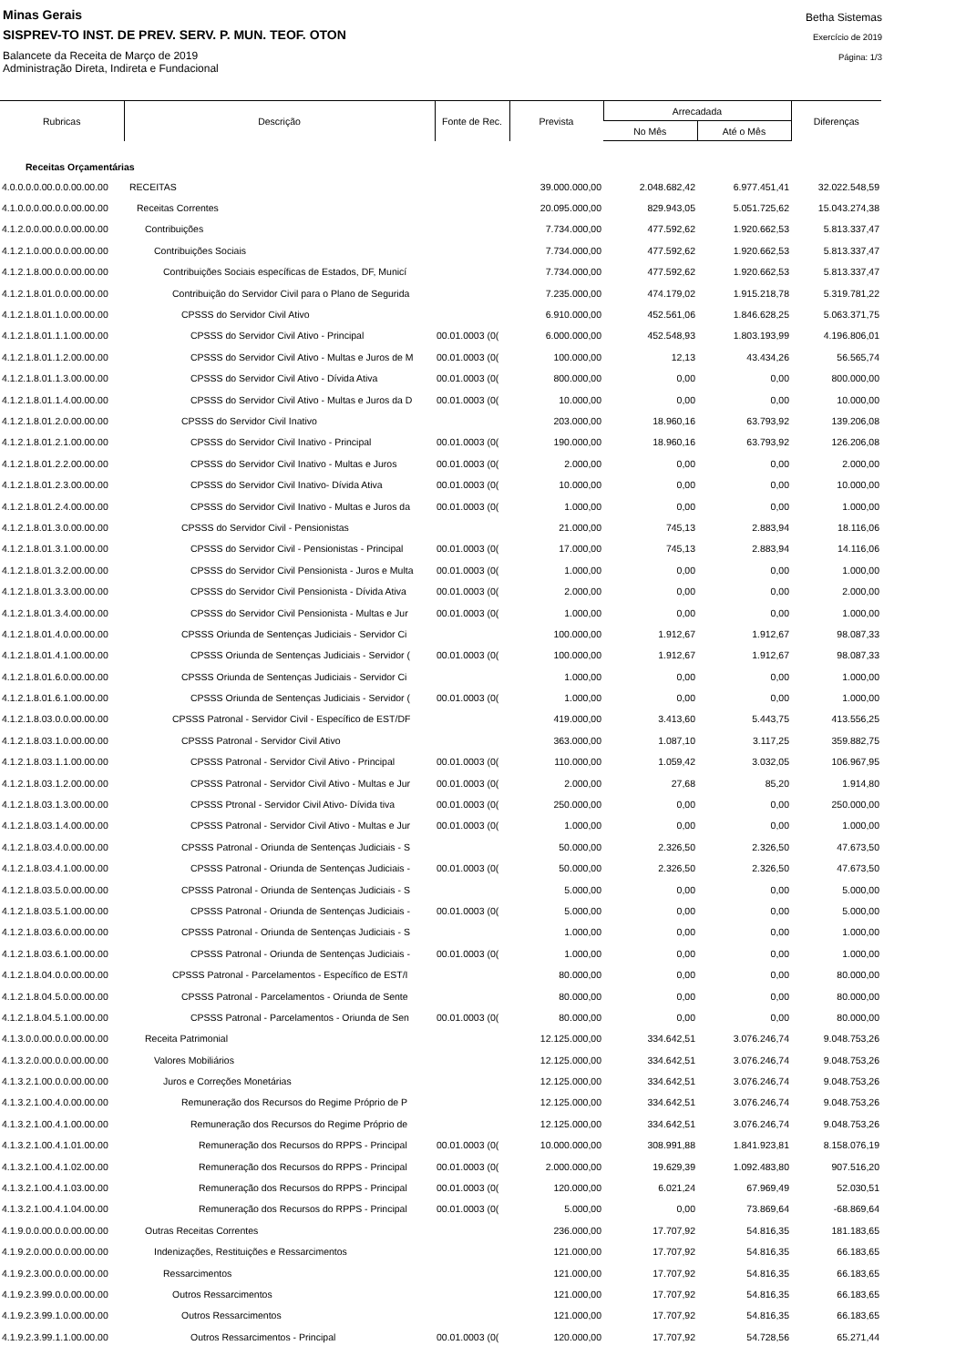Minas Gerais
SISPREV-TO INST. DE PREV. SERV. P. MUN. TEOF. OTON
Balancete da Receita de Março de 2019
Administração Direta, Indireta e Fundacional
Betha Sistemas
Exercício de 2019
Página: 1/3
| Rubricas | Descrição | Fonte de Rec. | Prevista | Arrecadada | | Diferenças |
| --- | --- | --- | --- | --- | --- | --- |
| | | | | No Mês | Até o Mês | |
| Receitas Orçamentárias | | | | | | |
| 4.0.0.0.0.00.0.0.00.00.00 | RECEITAS | | 39.000.000,00 | 2.048.682,42 | 6.977.451,41 | 32.022.548,59 |
| 4.1.0.0.0.00.0.0.00.00.00 | Receitas Correntes | | 20.095.000,00 | 829.943,05 | 5.051.725,62 | 15.043.274,38 |
| 4.1.2.0.0.00.0.0.00.00.00 | Contribuições | | 7.734.000,00 | 477.592,62 | 1.920.662,53 | 5.813.337,47 |
| 4.1.2.1.0.00.0.0.00.00.00 | Contribuições Sociais | | 7.734.000,00 | 477.592,62 | 1.920.662,53 | 5.813.337,47 |
| 4.1.2.1.8.00.0.0.00.00.00 | Contribuições Sociais específicas de Estados, DF, Municí | | 7.734.000,00 | 477.592,62 | 1.920.662,53 | 5.813.337,47 |
| 4.1.2.1.8.01.0.0.00.00.00 | Contribuição do Servidor Civil para o Plano de Segurida | | 7.235.000,00 | 474.179,02 | 1.915.218,78 | 5.319.781,22 |
| 4.1.2.1.8.01.1.0.00.00.00 | CPSSS do Servidor Civil Ativo | | 6.910.000,00 | 452.561,06 | 1.846.628,25 | 5.063.371,75 |
| 4.1.2.1.8.01.1.1.00.00.00 | CPSSS do Servidor Civil Ativo - Principal | 00.01.0003 (0( | 6.000.000,00 | 452.548,93 | 1.803.193,99 | 4.196.806,01 |
| 4.1.2.1.8.01.1.2.00.00.00 | CPSSS do Servidor Civil Ativo - Multas e Juros de M | 00.01.0003 (0( | 100.000,00 | 12,13 | 43.434,26 | 56.565,74 |
| 4.1.2.1.8.01.1.3.00.00.00 | CPSSS do Servidor Civil Ativo - Dívida Ativa | 00.01.0003 (0( | 800.000,00 | 0,00 | 0,00 | 800.000,00 |
| 4.1.2.1.8.01.1.4.00.00.00 | CPSSS do Servidor Civil Ativo - Multas e Juros da D | 00.01.0003 (0( | 10.000,00 | 0,00 | 0,00 | 10.000,00 |
| 4.1.2.1.8.01.2.0.00.00.00 | CPSSS do Servidor Civil Inativo | | 203.000,00 | 18.960,16 | 63.793,92 | 139.206,08 |
| 4.1.2.1.8.01.2.1.00.00.00 | CPSSS do Servidor Civil Inativo - Principal | 00.01.0003 (0( | 190.000,00 | 18.960,16 | 63.793,92 | 126.206,08 |
| 4.1.2.1.8.01.2.2.00.00.00 | CPSSS do Servidor Civil Inativo - Multas e Juros | 00.01.0003 (0( | 2.000,00 | 0,00 | 0,00 | 2.000,00 |
| 4.1.2.1.8.01.2.3.00.00.00 | CPSSS do Servidor Civil Inativo- Dívida Ativa | 00.01.0003 (0( | 10.000,00 | 0,00 | 0,00 | 10.000,00 |
| 4.1.2.1.8.01.2.4.00.00.00 | CPSSS do Servidor Civil Inativo - Multas e Juros da | 00.01.0003 (0( | 1.000,00 | 0,00 | 0,00 | 1.000,00 |
| 4.1.2.1.8.01.3.0.00.00.00 | CPSSS do Servidor Civil - Pensionistas | | 21.000,00 | 745,13 | 2.883,94 | 18.116,06 |
| 4.1.2.1.8.01.3.1.00.00.00 | CPSSS do Servidor Civil - Pensionistas - Principal | 00.01.0003 (0( | 17.000,00 | 745,13 | 2.883,94 | 14.116,06 |
| 4.1.2.1.8.01.3.2.00.00.00 | CPSSS do Servidor Civil Pensionista - Juros e Multa | 00.01.0003 (0( | 1.000,00 | 0,00 | 0,00 | 1.000,00 |
| 4.1.2.1.8.01.3.3.00.00.00 | CPSSS do Servidor Civil Pensionista - Dívida Ativa | 00.01.0003 (0( | 2.000,00 | 0,00 | 0,00 | 2.000,00 |
| 4.1.2.1.8.01.3.4.00.00.00 | CPSSS do Servidor Civil Pensionista - Multas e Jur | 00.01.0003 (0( | 1.000,00 | 0,00 | 0,00 | 1.000,00 |
| 4.1.2.1.8.01.4.0.00.00.00 | CPSSS Oriunda de Sentenças Judiciais - Servidor Ci | | 100.000,00 | 1.912,67 | 1.912,67 | 98.087,33 |
| 4.1.2.1.8.01.4.1.00.00.00 | CPSSS Oriunda de Sentenças Judiciais - Servidor ( | 00.01.0003 (0( | 100.000,00 | 1.912,67 | 1.912,67 | 98.087,33 |
| 4.1.2.1.8.01.6.0.00.00.00 | CPSSS Oriunda de Sentenças Judiciais - Servidor Ci | | 1.000,00 | 0,00 | 0,00 | 1.000,00 |
| 4.1.2.1.8.01.6.1.00.00.00 | CPSSS Oriunda de Sentenças Judiciais - Servidor ( | 00.01.0003 (0( | 1.000,00 | 0,00 | 0,00 | 1.000,00 |
| 4.1.2.1.8.03.0.0.00.00.00 | CPSSS Patronal - Servidor Civil - Específico de EST/DF | | 419.000,00 | 3.413,60 | 5.443,75 | 413.556,25 |
| 4.1.2.1.8.03.1.0.00.00.00 | CPSSS Patronal - Servidor Civil Ativo | | 363.000,00 | 1.087,10 | 3.117,25 | 359.882,75 |
| 4.1.2.1.8.03.1.1.00.00.00 | CPSSS Patronal - Servidor Civil Ativo - Principal | 00.01.0003 (0( | 110.000,00 | 1.059,42 | 3.032,05 | 106.967,95 |
| 4.1.2.1.8.03.1.2.00.00.00 | CPSSS Patronal - Servidor Civil Ativo - Multas e Jur | 00.01.0003 (0( | 2.000,00 | 27,68 | 85,20 | 1.914,80 |
| 4.1.2.1.8.03.1.3.00.00.00 | CPSSS Ptronal - Servidor Civil Ativo- Dívida tiva | 00.01.0003 (0( | 250.000,00 | 0,00 | 0,00 | 250.000,00 |
| 4.1.2.1.8.03.1.4.00.00.00 | CPSSS Patronal - Servidor Civil Ativo - Multas e Jur | 00.01.0003 (0( | 1.000,00 | 0,00 | 0,00 | 1.000,00 |
| 4.1.2.1.8.03.4.0.00.00.00 | CPSSS Patronal - Oriunda de Sentenças Judiciais - S | | 50.000,00 | 2.326,50 | 2.326,50 | 47.673,50 |
| 4.1.2.1.8.03.4.1.00.00.00 | CPSSS Patronal - Oriunda de Sentenças Judiciais - | 00.01.0003 (0( | 50.000,00 | 2.326,50 | 2.326,50 | 47.673,50 |
| 4.1.2.1.8.03.5.0.00.00.00 | CPSSS Patronal - Oriunda de Sentenças Judiciais - S | | 5.000,00 | 0,00 | 0,00 | 5.000,00 |
| 4.1.2.1.8.03.5.1.00.00.00 | CPSSS Patronal - Oriunda de Sentenças Judiciais - | 00.01.0003 (0( | 5.000,00 | 0,00 | 0,00 | 5.000,00 |
| 4.1.2.1.8.03.6.0.00.00.00 | CPSSS Patronal - Oriunda de Sentenças Judiciais - S | | 1.000,00 | 0,00 | 0,00 | 1.000,00 |
| 4.1.2.1.8.03.6.1.00.00.00 | CPSSS Patronal - Oriunda de Sentenças Judiciais - | 00.01.0003 (0( | 1.000,00 | 0,00 | 0,00 | 1.000,00 |
| 4.1.2.1.8.04.0.0.00.00.00 | CPSSS Patronal - Parcelamentos - Específico de EST/I | | 80.000,00 | 0,00 | 0,00 | 80.000,00 |
| 4.1.2.1.8.04.5.0.00.00.00 | CPSSS Patronal - Parcelamentos - Oriunda de Sente | | 80.000,00 | 0,00 | 0,00 | 80.000,00 |
| 4.1.2.1.8.04.5.1.00.00.00 | CPSSS Patronal - Parcelamentos - Oriunda de Sen | 00.01.0003 (0( | 80.000,00 | 0,00 | 0,00 | 80.000,00 |
| 4.1.3.0.0.00.0.0.00.00.00 | Receita Patrimonial | | 12.125.000,00 | 334.642,51 | 3.076.246,74 | 9.048.753,26 |
| 4.1.3.2.0.00.0.0.00.00.00 | Valores Mobiliários | | 12.125.000,00 | 334.642,51 | 3.076.246,74 | 9.048.753,26 |
| 4.1.3.2.1.00.0.0.00.00.00 | Juros e Correções Monetárias | | 12.125.000,00 | 334.642,51 | 3.076.246,74 | 9.048.753,26 |
| 4.1.3.2.1.00.4.0.00.00.00 | Remuneração dos Recursos do Regime Próprio de P | | 12.125.000,00 | 334.642,51 | 3.076.246,74 | 9.048.753,26 |
| 4.1.3.2.1.00.4.1.00.00.00 | Remuneração dos Recursos do Regime Próprio de | | 12.125.000,00 | 334.642,51 | 3.076.246,74 | 9.048.753,26 |
| 4.1.3.2.1.00.4.1.01.00.00 | Remuneração dos Recursos do RPPS - Principal | 00.01.0003 (0( | 10.000.000,00 | 308.991,88 | 1.841.923,81 | 8.158.076,19 |
| 4.1.3.2.1.00.4.1.02.00.00 | Remuneração dos Recursos do RPPS - Principal | 00.01.0003 (0( | 2.000.000,00 | 19.629,39 | 1.092.483,80 | 907.516,20 |
| 4.1.3.2.1.00.4.1.03.00.00 | Remuneração dos Recursos do RPPS - Principal | 00.01.0003 (0( | 120.000,00 | 6.021,24 | 67.969,49 | 52.030,51 |
| 4.1.3.2.1.00.4.1.04.00.00 | Remuneração dos Recursos do RPPS - Principal | 00.01.0003 (0( | 5.000,00 | 0,00 | 73.869,64 | -68.869,64 |
| 4.1.9.0.0.00.0.0.00.00.00 | Outras Receitas Correntes | | 236.000,00 | 17.707,92 | 54.816,35 | 181.183,65 |
| 4.1.9.2.0.00.0.0.00.00.00 | Indenizações, Restituições e Ressarcimentos | | 121.000,00 | 17.707,92 | 54.816,35 | 66.183,65 |
| 4.1.9.2.3.00.0.0.00.00.00 | Ressarcimentos | | 121.000,00 | 17.707,92 | 54.816,35 | 66.183,65 |
| 4.1.9.2.3.99.0.0.00.00.00 | Outros Ressarcimentos | | 121.000,00 | 17.707,92 | 54.816,35 | 66.183,65 |
| 4.1.9.2.3.99.1.0.00.00.00 | Outros Ressarcimentos | | 121.000,00 | 17.707,92 | 54.816,35 | 66.183,65 |
| 4.1.9.2.3.99.1.1.00.00.00 | Outros Ressarcimentos - Principal | 00.01.0003 (0( | 120.000,00 | 17.707,92 | 54.728,56 | 65.271,44 |